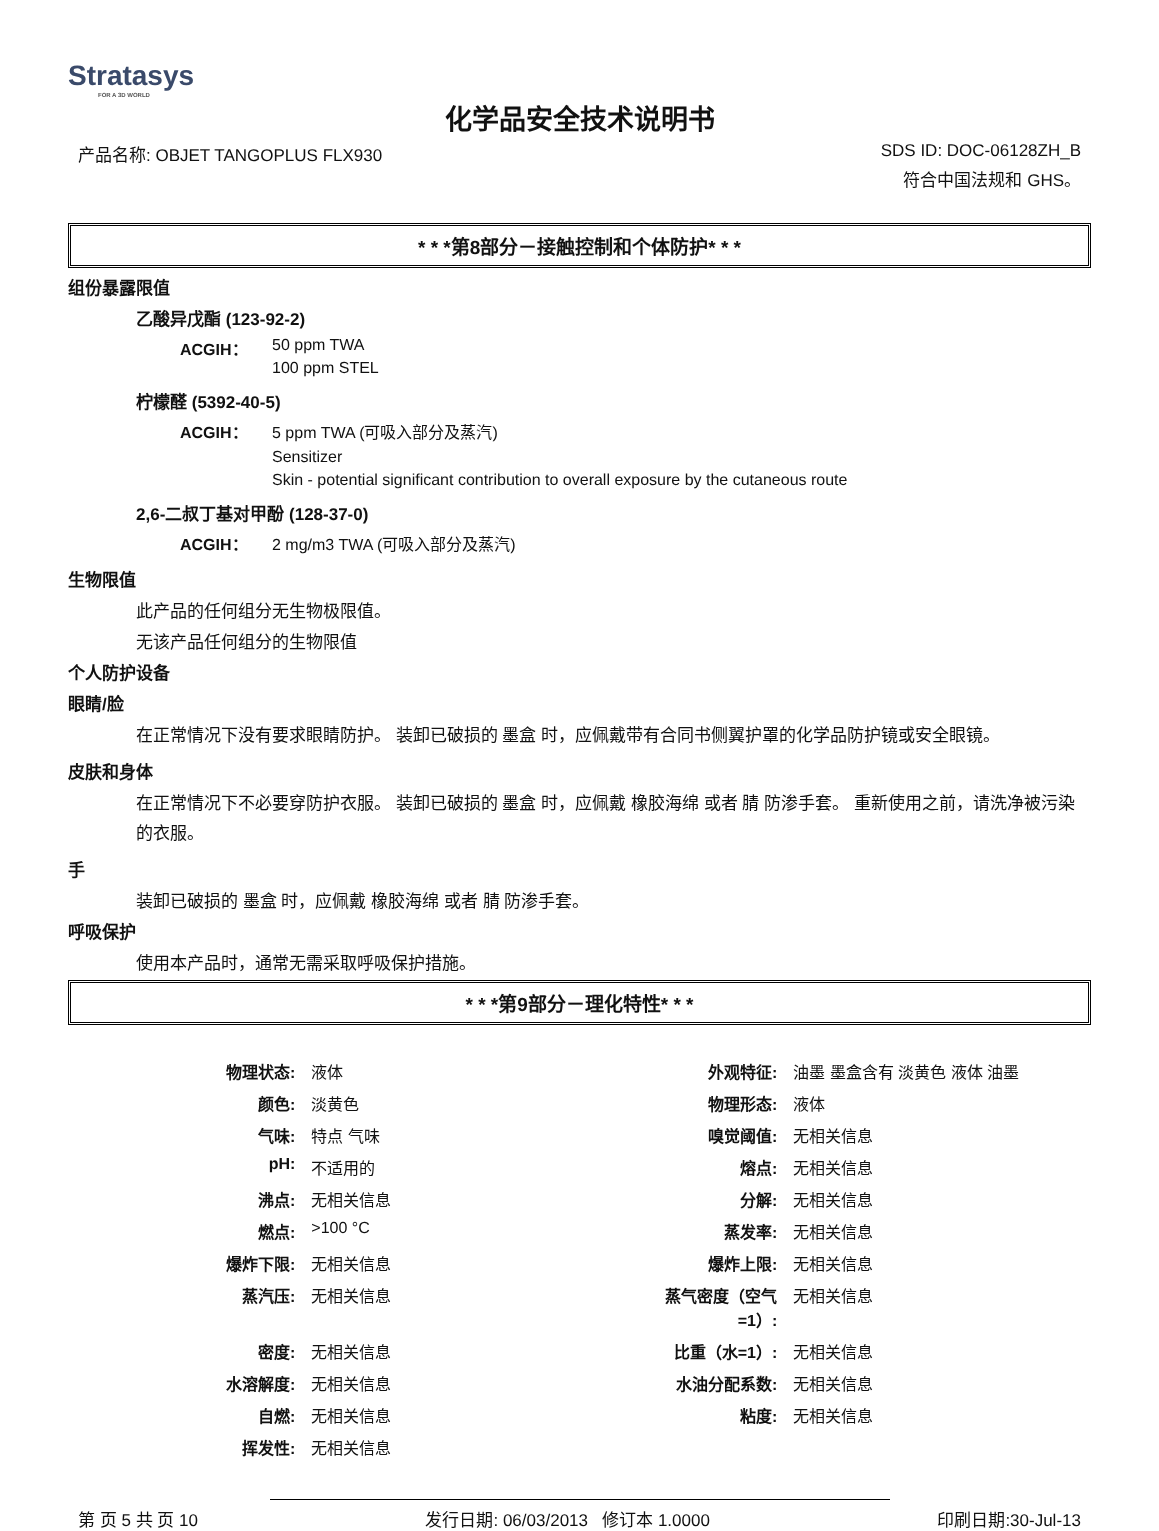Stratasys
FOR A 3D WORLD
化学品安全技术说明书
产品名称: OBJET TANGOPLUS FLX930 SDS ID: DOC-06128ZH_B
符合中国法规和 GHS。
* * *第8部分－接触控制和个体防护* * *
组份暴露限值
乙酸异戊酯 (123-92-2)
ACGIH： 50 ppm TWA
100 ppm STEL
柠檬醛 (5392-40-5)
ACGIH： 5 ppm TWA (可吸入部分及蒸汽)
Sensitizer
Skin - potential significant contribution to overall exposure by the cutaneous route
2,6-二叔丁基对甲酚 (128-37-0)
ACGIH： 2 mg/m3 TWA (可吸入部分及蒸汽)
生物限值
此产品的任何组分无生物极限值。
无该产品任何组分的生物限值
个人防护设备
眼睛/脸
在正常情况下没有要求眼睛防护。 装卸已破损的 墨盒 时，应佩戴带有合同书侧翼护罩的化学品防护镜或安全眼镜。
皮肤和身体
在正常情况下不必要穿防护衣服。 装卸已破损的 墨盒 时，应佩戴 橡胶海绵 或者 腈 防渗手套。 重新使用之前，请洗净被污染的衣服。
手
装卸已破损的 墨盒 时，应佩戴 橡胶海绵 或者 腈 防渗手套。
呼吸保护
使用本产品时，通常无需采取呼吸保护措施。
* * *第9部分－理化特性* * *
| 物理状态: | 液体 | 外观特征: | 油墨 墨盒含有 淡黄色 液体 油墨 |
| 颜色: | 淡黄色 | 物理形态: | 液体 |
| 气味: | 特点 气味 | 嗅觉阈值: | 无相关信息 |
| pH: | 不适用的 | 熔点: | 无相关信息 |
| 沸点: | 无相关信息 | 分解: | 无相关信息 |
| 燃点: | >100 °C | 蒸发率: | 无相关信息 |
| 爆炸下限: | 无相关信息 | 爆炸上限: | 无相关信息 |
| 蒸汽压: | 无相关信息 | 蒸气密度（空气=1）: | 无相关信息 |
| 密度: | 无相关信息 | 比重（水=1）: | 无相关信息 |
| 水溶解度: | 无相关信息 | 水油分配系数: | 无相关信息 |
| 自燃: | 无相关信息 | 粘度: | 无相关信息 |
| 挥发性: | 无相关信息 | | |
第 页 5 共 页 10 发行日期: 06/03/2013 修订本 1.0000 印刷日期:30-Jul-13